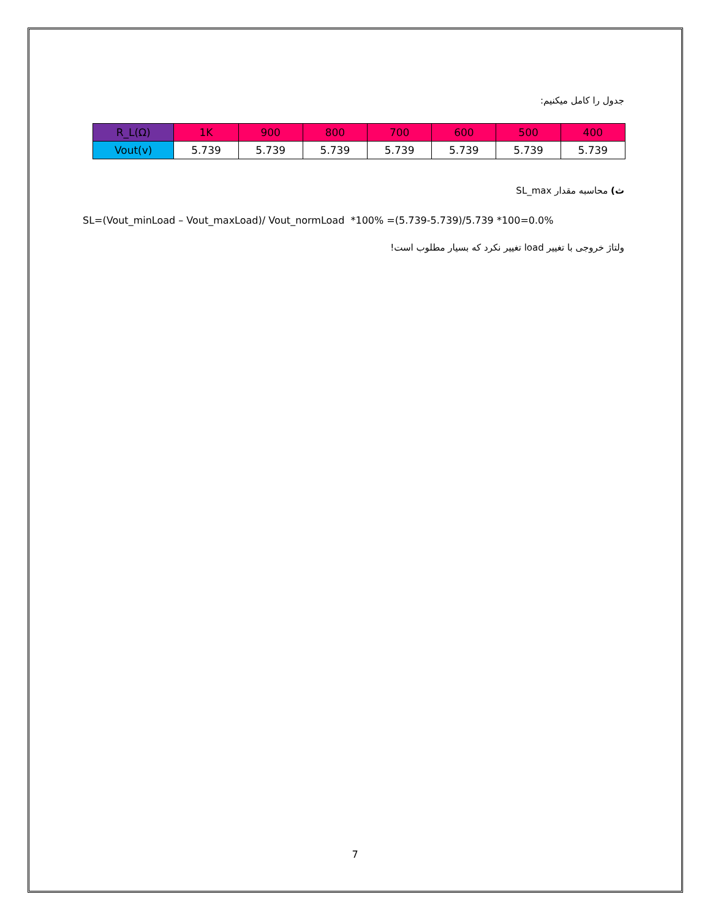جدول را کامل میکنیم:
| R_L(Ω) | 1K | 900 | 800 | 700 | 600 | 500 | 400 |
| Vout(v) | 5.739 | 5.739 | 5.739 | 5.739 | 5.739 | 5.739 | 5.739 |
ث) محاسبه مقدار SL_max
SL=(Vout_minLoad – Vout_maxLoad)/ Vout_normLoad *100% =(5.739-5.739)/5.739 *100=0.0%
ولتاژ خروجی با تغییر load تغییر نکرد که بسیار مطلوب است!
7